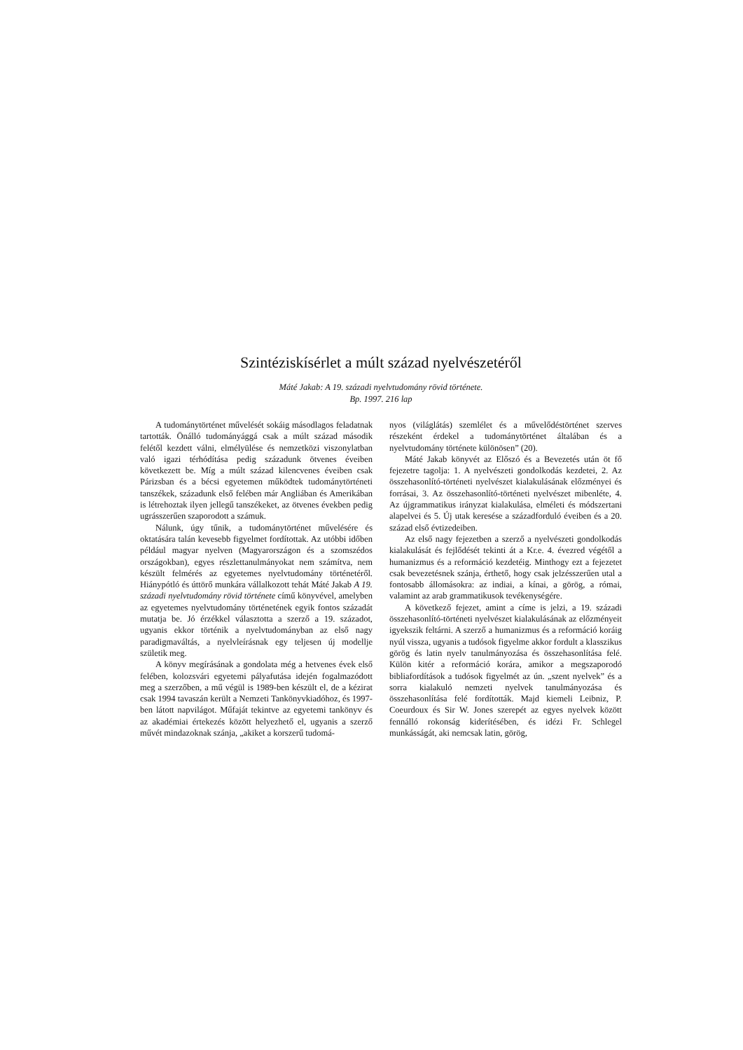Szintéziskísérlet a múlt század nyelvészetéről
Máté Jakab: A 19. századi nyelvtudomány rövid története.
Bp. 1997. 216 lap
A tudománytörténet művelését sokáig másodlagos feladatnak tartották. Önálló tudományággá csak a múlt század második felétől kezdett válni, elmélyülése és nemzetközi viszonylatban való igazi térhódítása pedig századunk ötvenes éveiben következett be. Míg a múlt század kilencvenes éveiben csak Párizsban és a bécsi egyetemen működtek tudománytörténeti tanszékek, századunk első felében már Angliában és Amerikában is létrehoztak ilyen jellegű tanszékeket, az ötvenes években pedig ugrásszerűen szaporodott a számuk.
Nálunk, úgy tűnik, a tudománytörténet művelésére és oktatására talán kevesebb figyelmet fordítottak. Az utóbbi időben például magyar nyelven (Magyarországon és a szomszédos országokban), egyes részlettanulmányokat nem számítva, nem készült felmérés az egyetemes nyelvtudomány történetéről. Hiánypótló és úttörő munkára vállalkozott tehát Máté Jakab A 19. századi nyelvtudomány rövid története című könyvével, amelyben az egyetemes nyelvtudomány történetének egyik fontos századát mutatja be. Jó érzékkel választotta a szerző a 19. századot, ugyanis ekkor történik a nyelvtudományban az első nagy paradigmaváltás, a nyelvleírásnak egy teljesen új modellje születik meg.
A könyv megírásának a gondolata még a hetvenes évek első felében, kolozsvári egyetemi pályafutása idején fogalmazódott meg a szerzőben, a mű végül is 1989-ben készült el, de a kézirat csak 1994 tavaszán került a Nemzeti Tankönyvkiadóhoz, és 1997-ben látott napvilágot. Műfaját tekintve az egyetemi tankönyv és az akadémiai értekezés között helyezhető el, ugyanis a szerző művét mindazoknak szánja, „akiket a korszerű tudomá-
nyos (világlátás) szemlélet és a művelődéstörténet szerves részeként érdekel a tudománytörténet általában és a nyelvtudomány története különösen” (20).
Máté Jakab könyvét az Előszó és a Bevezetés után öt fő fejezetre tagolja: 1. A nyelvészeti gondolkodás kezdetei, 2. Az összehasonlító-történeti nyelvészet kialakulásának előzményei és forrásai, 3. Az összehasonlító-történeti nyelvészet mibenléte, 4. Az újgrammatikus irányzat kialakulása, elméleti és módszertani alapelvei és 5. Új utak keresése a századforduló éveiben és a 20. század első évtizedeiben.
Az első nagy fejezetben a szerző a nyelvészeti gondolkodás kialakulását és fejlődését tekinti át a Kr.e. 4. évezred végétől a humanizmus és a reformáció kezdetéig. Minthogy ezt a fejezetet csak bevezetésnek szánja, érthető, hogy csak jelzésszerűen utal a fontosabb állomásokra: az indiai, a kínai, a görög, a római, valamint az arab grammatikusok tevékenységére.
A következő fejezet, amint a címe is jelzi, a 19. századi összehasonlító-történeti nyelvészet kialakulásának az előzményeit igyekszik feltárni. A szerző a humanizmus és a reformáció koráig nyúl vissza, ugyanis a tudósok figyelme akkor fordult a klasszikus görög és latin nyelv tanulmányozása és összehasonlítása felé. Külön kitér a reformáció korára, amikor a megszaporodó bibliafordítások a tudósok figyelmét az ún. „szent nyelvek” és a sorra kialakuló nemzeti nyelvek tanulmányozása és összehasonlítása felé fordították. Majd kiemeli Leibniz, P. Coeurdoux és Sir W. Jones szerepét az egyes nyelvek között fennálló rokonság kiderítésében, és idézi Fr. Schlegel munkásságát, aki nemcsak latin, görög,